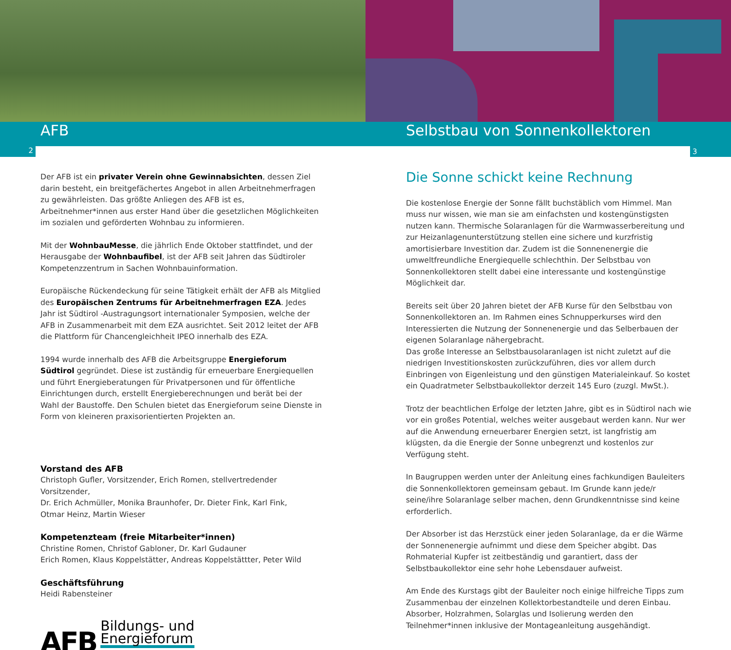AFB Selbstbau von Sonnenkollektoren
2 3
Der AFB ist ein privater Verein ohne Gewinnabsichten, dessen Ziel darin besteht, ein breitgefächertes Angebot in allen Arbeitnehmerfragen zu gewährleisten. Das größte Anliegen des AFB ist es, Arbeitnehmer*innen aus erster Hand über die gesetzlichen Möglichkeiten im sozialen und geförderten Wohnbau zu informieren.
Mit der WohnbauMesse, die jährlich Ende Oktober stattfindet, und der Herausgabe der Wohnbaufibel, ist der AFB seit Jahren das Südtiroler Kompetenzzentrum in Sachen Wohnbauinformation.
Europäische Rückendeckung für seine Tätigkeit erhält der AFB als Mitglied des Europäischen Zentrums für Arbeitnehmerfragen EZA. Jedes Jahr ist Südtirol -Austragungsort internationaler Symposien, welche der AFB in Zusammenarbeit mit dem EZA ausrichtet. Seit 2012 leitet der AFB die Plattform für Chancengleichheit IPEO innerhalb des EZA.
1994 wurde innerhalb des AFB die Arbeitsgruppe Energieforum Südtirol gegründet. Diese ist zuständig für erneuerbare Energiequellen und führt Energieberatungen für Privatpersonen und für öffentliche Einrichtungen durch, erstellt Energieberechnungen und berät bei der Wahl der Baustoffe. Den Schulen bietet das Energieforum seine Dienste in Form von kleineren praxisorientierten Projekten an.
Vorstand des AFB
Christoph Gufler, Vorsitzender, Erich Romen, stellvertredender Vorsitzender,
Dr. Erich Achmüller, Monika Braunhofer, Dr. Dieter Fink, Karl Fink,
Otmar Heinz, Martin Wieser
Kompetenzteam (freie Mitarbeiter*innen)
Christine Romen, Christof Gabloner, Dr. Karl Gudauner
Erich Romen, Klaus Koppelstätter, Andreas Koppelstättter, Peter Wild
Geschäftsführung
Heidi Rabensteiner
AFB Bildungs- und
Energieforum
Die Sonne schickt keine Rechnung
Die kostenlose Energie der Sonne fällt buchstäblich vom Himmel. Man muss nur wissen, wie man sie am einfachsten und kostengünstigsten nutzen kann. Thermische Solaranlagen für die Warmwasserbereitung und zur Heizanlagenunterstützung stellen eine sichere und kurzfristig amortisierbare Investition dar. Zudem ist die Sonnenenergie die umweltfreundliche Energiequelle schlechthin. Der Selbstbau von Sonnenkollektoren stellt dabei eine interessante und kostengünstige Möglichkeit dar.
Bereits seit über 20 Jahren bietet der AFB Kurse für den Selbstbau von Sonnenkollektoren an. Im Rahmen eines Schnupperkurses wird den Interessierten die Nutzung der Sonnenenergie und das Selberbauen der eigenen Solaranlage nähergebracht.
Das große Interesse an Selbstbausolaranlagen ist nicht zuletzt auf die niedrigen Investitionskosten zurückzuführen, dies vor allem durch Einbringen von Eigenleistung und den günstigen Materialeinkauf. So kostet ein Quadratmeter Selbstbaukollektor derzeit 145 Euro (zuzgl. MwSt.).
Trotz der beachtlichen Erfolge der letzten Jahre, gibt es in Südtirol nach wie vor ein großes Potential, welches weiter ausgebaut werden kann. Nur wer auf die Anwendung erneuerbarer Energien setzt, ist langfristig am klügsten, da die Energie der Sonne unbegrenzt und kostenlos zur Verfügung steht.
In Baugruppen werden unter der Anleitung eines fachkundigen Bauleiters die Sonnenkollektoren gemeinsam gebaut. Im Grunde kann jede/r seine/ihre Solaranlage selber machen, denn Grundkenntnisse sind keine erforderlich.
Der Absorber ist das Herzstück einer jeden Solaranlage, da er die Wärme der Sonnenenergie aufnimmt und diese dem Speicher abgibt. Das Rohmaterial Kupfer ist zeitbeständig und garantiert, dass der Selbstbaukollektor eine sehr hohe Lebensdauer aufweist.
Am Ende des Kurstags gibt der Bauleiter noch einige hilfreiche Tipps zum Zusammenbau der einzelnen Kollektorbestandteile und deren Einbau. Absorber, Holzrahmen, Solarglas und Isolierung werden den Teilnehmer*innen inklusive der Montageanleitung ausgehändigt.